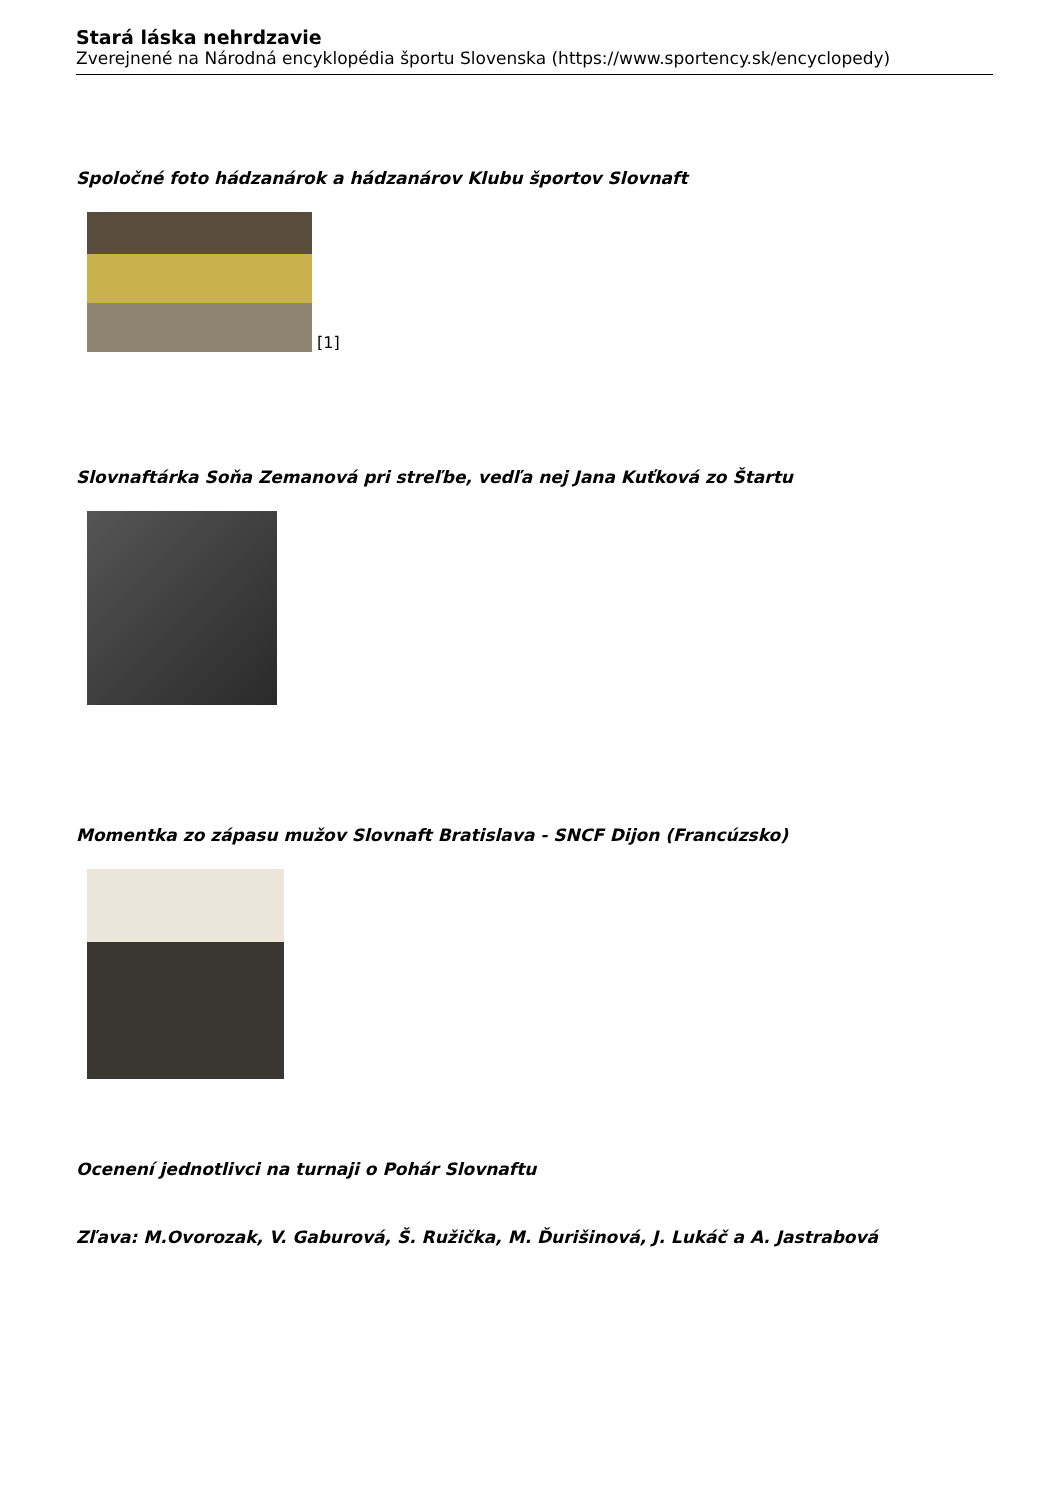Stará láska nehrdzavie
Zverejnené na Národná encyklopédia športu Slovenska (https://www.sportency.sk/encyclopedy)
Spoločné foto hádzanárok a hádzanárov Klubu športov Slovnaft
[1]
Slovnaftárka Soňa Zemanová pri streľbe, vedľa nej Jana Kuťková zo Štartu
Momentka zo zápasu mužov Slovnaft Bratislava - SNCF Dijon (Francúzsko)
Ocenení jednotlivci na turnaji o Pohár Slovnaftu
Zľava: M.Ovorozak, V. Gaburová, Š. Ružička, M. Ďurišinová, J. Lukáč a A. Jastrabová